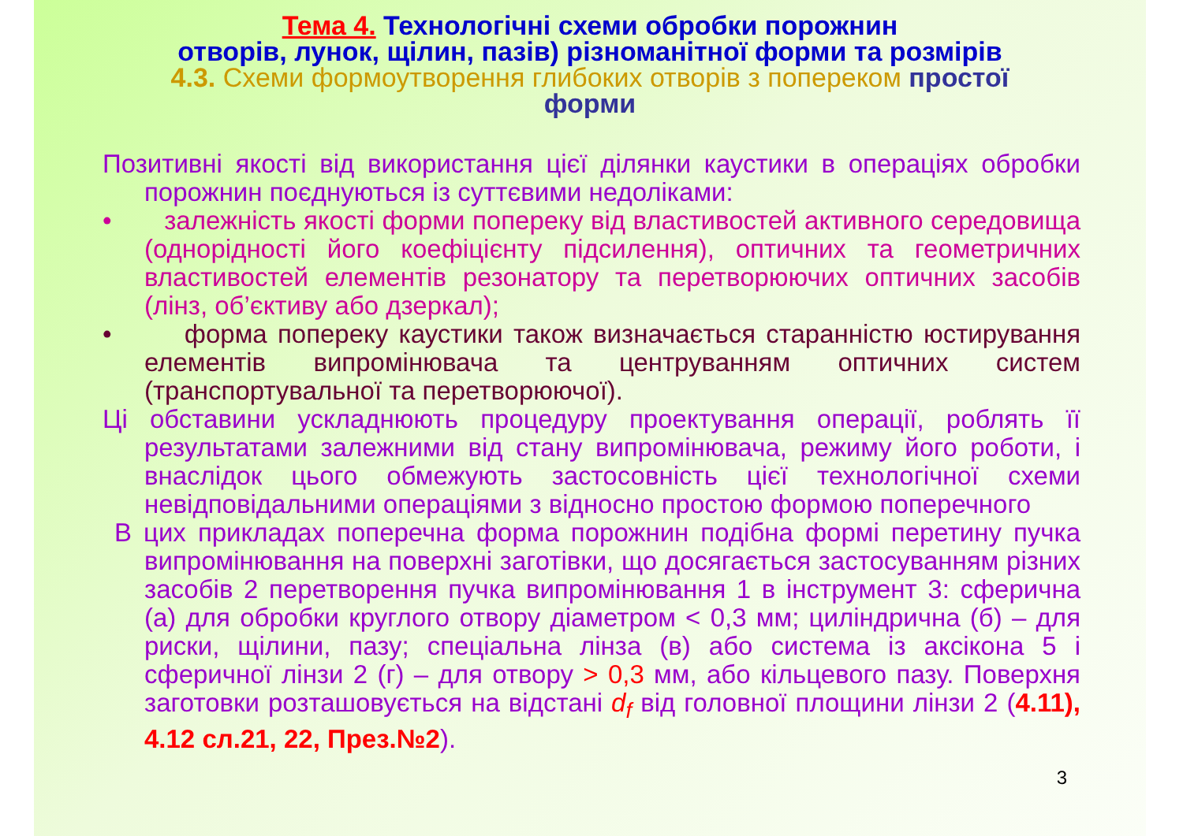Тема 4. Технологічні схеми обробки порожнин
отворів, лунок, щілин, пазів) різноманітної форми та розмірів
4.3. Схеми формоутворення глибоких отворів з поперекoм простої
форми
Позитивні якості від використання цієї ділянки каустики в операціях обробки порожнин поєднуються із суттєвими недоліками:
• залежність якості форми поперeку від властивостей активного середовища (однорідності його коефіцієнту підсилення), оптичних та геометричних властивостей елементів резонатору та перетворюючих оптичних засобів (лінз, об’єктиву або дзеркал);
• форма поперeку каустики також визначається старанністю юстирування елементів випромінювача та центруванням оптичних систем (транспортувальної та перетворюючої).
Ці обставини ускладнюють процедуру проектування операції, роблять її результатами залежними від стану випромінювача, режиму його роботи, і внаслідок цього обмежують застосовність цієї технологічної схеми невідповідальними операціями з відносно простою формою поперечного
В цих прикладах поперечна форма порожнин подібна формі перетину пучка випромінювання на поверхні заготівки, що досягається застосуванням різних засобів 2 перетворення пучка випромінювання 1 в інструмент 3: сферична (а) для обробки круглого отвору діаметром < 0,3 мм; циліндрична (б) – для риски, щілини, пазу; спеціальна лінза (в) або система із аксікона 5 і сферичної лінзи 2 (г) – для отвору > 0,3 мм, або кільцевого пазу. Поверхня заготовки розташовується на відстані d<sub>f</sub> від головної площини лінзи 2 (4.11), 4.12 сл.21, 22, През.№2).
3